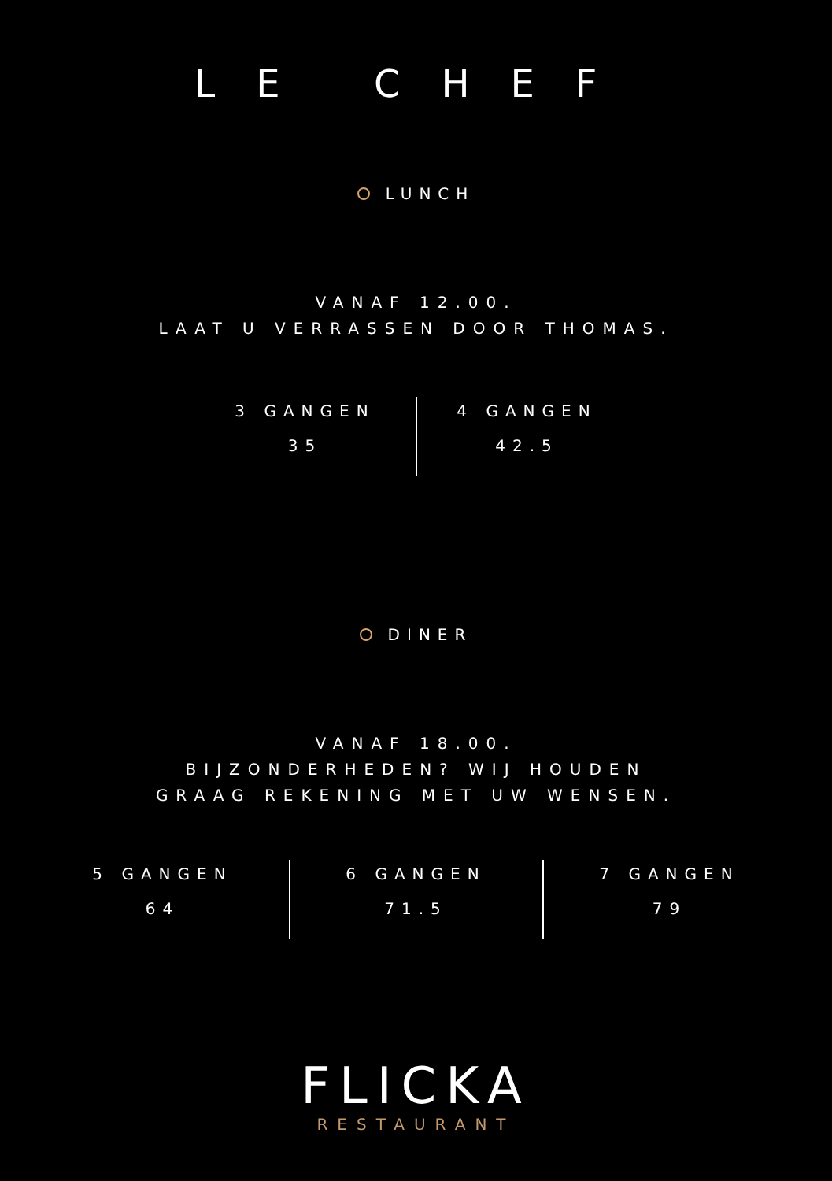LE CHEF
LUNCH
VANAF 12.00.
LAAT U VERRASSEN DOOR THOMAS.
3 GANGEN
35
4 GANGEN
42.5
DINER
VANAF 18.00.
BIJZONDERHEDEN? WIJ HOUDEN
GRAAG REKENING MET UW WENSEN.
5 GANGEN
64
6 GANGEN
71.5
7 GANGEN
79
FLICKA
RESTAURANT